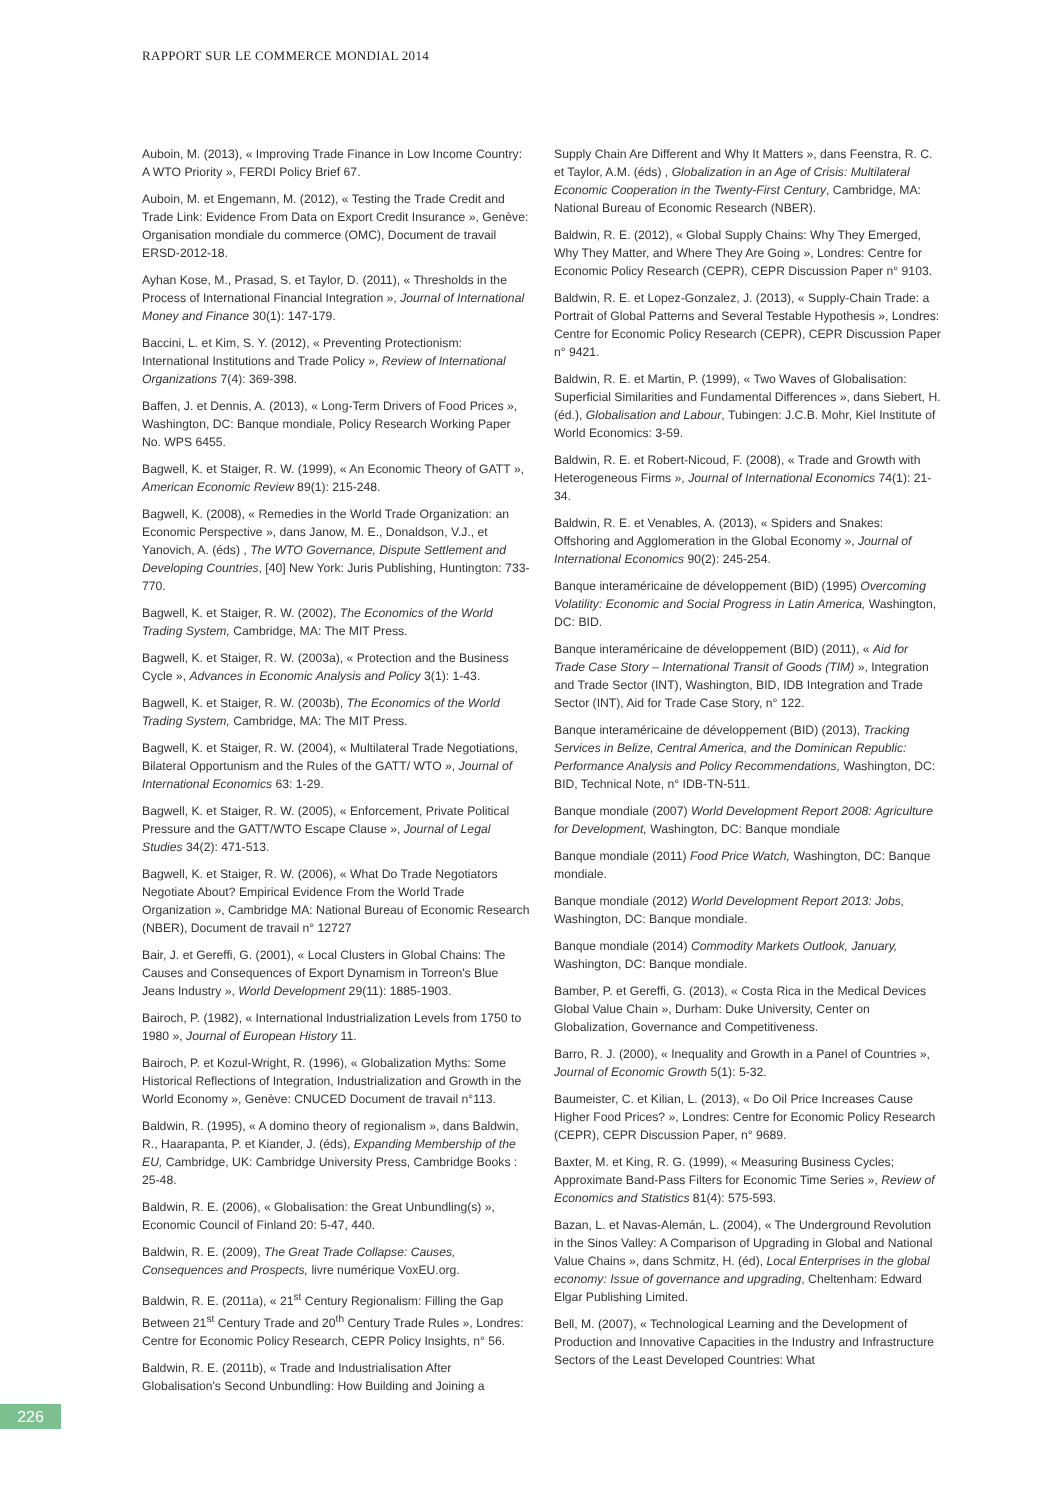RAPPORT SUR LE COMMERCE MONDIAL 2014
Auboin, M. (2013), « Improving Trade Finance in Low Income Country: A WTO Priority », FERDI Policy Brief 67.
Auboin, M. et Engemann, M. (2012), « Testing the Trade Credit and Trade Link: Evidence From Data on Export Credit Insurance », Genève: Organisation mondiale du commerce (OMC), Document de travail ERSD-2012-18.
Ayhan Kose, M., Prasad, S. et Taylor, D. (2011), « Thresholds in the Process of International Financial Integration », Journal of International Money and Finance 30(1): 147-179.
Baccini, L. et Kim, S. Y. (2012), « Preventing Protectionism: International Institutions and Trade Policy », Review of International Organizations 7(4): 369-398.
Baffen, J. et Dennis, A. (2013), « Long-Term Drivers of Food Prices », Washington, DC: Banque mondiale, Policy Research Working Paper No. WPS 6455.
Bagwell, K. et Staiger, R. W. (1999), « An Economic Theory of GATT », American Economic Review 89(1): 215-248.
Bagwell, K. (2008), « Remedies in the World Trade Organization: an Economic Perspective », dans Janow, M. E., Donaldson, V.J., et Yanovich, A. (éds) , The WTO Governance, Dispute Settlement and Developing Countries, [40] New York: Juris Publishing, Huntington: 733-770.
Bagwell, K. et Staiger, R. W. (2002), The Economics of the World Trading System, Cambridge, MA: The MIT Press.
Bagwell, K. et Staiger, R. W. (2003a), « Protection and the Business Cycle », Advances in Economic Analysis and Policy 3(1): 1-43.
Bagwell, K. et Staiger, R. W. (2003b), The Economics of the World Trading System, Cambridge, MA: The MIT Press.
Bagwell, K. et Staiger, R. W. (2004), « Multilateral Trade Negotiations, Bilateral Opportunism and the Rules of the GATT/ WTO », Journal of International Economics 63: 1-29.
Bagwell, K. et Staiger, R. W. (2005), « Enforcement, Private Political Pressure and the GATT/WTO Escape Clause », Journal of Legal Studies 34(2): 471-513.
Bagwell, K. et Staiger, R. W. (2006), « What Do Trade Negotiators Negotiate About? Empirical Evidence From the World Trade Organization », Cambridge MA: National Bureau of Economic Research (NBER), Document de travail n° 12727
Bair, J. et Gereffi, G. (2001), « Local Clusters in Global Chains: The Causes and Consequences of Export Dynamism in Torreon's Blue Jeans Industry », World Development 29(11): 1885-1903.
Bairoch, P. (1982), « International Industrialization Levels from 1750 to 1980 », Journal of European History 11.
Bairoch, P. et Kozul-Wright, R. (1996), « Globalization Myths: Some Historical Reflections of Integration, Industrialization and Growth in the World Economy », Genève: CNUCED Document de travail n°113.
Baldwin, R. (1995), « A domino theory of regionalism », dans Baldwin, R., Haarapanta, P. et Kiander, J. (éds), Expanding Membership of the EU, Cambridge, UK: Cambridge University Press, Cambridge Books : 25-48.
Baldwin, R. E. (2006), « Globalisation: the Great Unbundling(s) », Economic Council of Finland 20: 5-47, 440.
Baldwin, R. E. (2009), The Great Trade Collapse: Causes, Consequences and Prospects, livre numérique VoxEU.org.
Baldwin, R. E. (2011a), « 21<sup>st</sup> Century Regionalism: Filling the Gap Between 21<sup>st</sup> Century Trade and 20<sup>th</sup> Century Trade Rules », Londres: Centre for Economic Policy Research, CEPR Policy Insights, n° 56.
Baldwin, R. E. (2011b), « Trade and Industrialisation After Globalisation's Second Unbundling: How Building and Joining a
Supply Chain Are Different and Why It Matters », dans Feenstra, R. C. et Taylor, A.M. (éds) , Globalization in an Age of Crisis: Multilateral Economic Cooperation in the Twenty-First Century, Cambridge, MA: National Bureau of Economic Research (NBER).
Baldwin, R. E. (2012), « Global Supply Chains: Why They Emerged, Why They Matter, and Where They Are Going », Londres: Centre for Economic Policy Research (CEPR), CEPR Discussion Paper n° 9103.
Baldwin, R. E. et Lopez-Gonzalez, J. (2013), « Supply-Chain Trade: a Portrait of Global Patterns and Several Testable Hypothesis », Londres: Centre for Economic Policy Research (CEPR), CEPR Discussion Paper n° 9421.
Baldwin, R. E. et Martin, P. (1999), « Two Waves of Globalisation: Superficial Similarities and Fundamental Differences », dans Siebert, H. (éd.), Globalisation and Labour, Tubingen: J.C.B. Mohr, Kiel Institute of World Economics: 3-59.
Baldwin, R. E. et Robert-Nicoud, F. (2008), « Trade and Growth with Heterogeneous Firms », Journal of International Economics 74(1): 21-34.
Baldwin, R. E. et Venables, A. (2013), « Spiders and Snakes: Offshoring and Agglomeration in the Global Economy », Journal of International Economics 90(2): 245-254.
Banque interaméricaine de développement (BID) (1995) Overcoming Volatility: Economic and Social Progress in Latin America, Washington, DC: BID.
Banque interaméricaine de développement (BID) (2011), « Aid for Trade Case Story – International Transit of Goods (TIM) », Integration and Trade Sector (INT), Washington, BID, IDB Integration and Trade Sector (INT), Aid for Trade Case Story, n° 122.
Banque interaméricaine de développement (BID) (2013), Tracking Services in Belize, Central America, and the Dominican Republic: Performance Analysis and Policy Recommendations, Washington, DC: BID, Technical Note, n° IDB-TN-511.
Banque mondiale (2007) World Development Report 2008: Agriculture for Development, Washington, DC: Banque mondiale
Banque mondiale (2011) Food Price Watch, Washington, DC: Banque mondiale.
Banque mondiale (2012) World Development Report 2013: Jobs, Washington, DC: Banque mondiale.
Banque mondiale (2014) Commodity Markets Outlook, January, Washington, DC: Banque mondiale.
Bamber, P. et Gereffi, G. (2013), « Costa Rica in the Medical Devices Global Value Chain », Durham: Duke University, Center on Globalization, Governance and Competitiveness.
Barro, R. J. (2000), « Inequality and Growth in a Panel of Countries », Journal of Economic Growth 5(1): 5-32.
Baumeister, C. et Kilian, L. (2013), « Do Oil Price Increases Cause Higher Food Prices? », Londres: Centre for Economic Policy Research (CEPR), CEPR Discussion Paper, n° 9689.
Baxter, M. et King, R. G. (1999), « Measuring Business Cycles; Approximate Band-Pass Filters for Economic Time Series », Review of Economics and Statistics 81(4): 575-593.
Bazan, L. et Navas-Alemán, L. (2004), « The Underground Revolution in the Sinos Valley: A Comparison of Upgrading in Global and National Value Chains », dans Schmitz, H. (éd), Local Enterprises in the global economy: Issue of governance and upgrading, Cheltenham: Edward Elgar Publishing Limited.
Bell, M. (2007), « Technological Learning and the Development of Production and Innovative Capacities in the Industry and Infrastructure Sectors of the Least Developed Countries: What
226